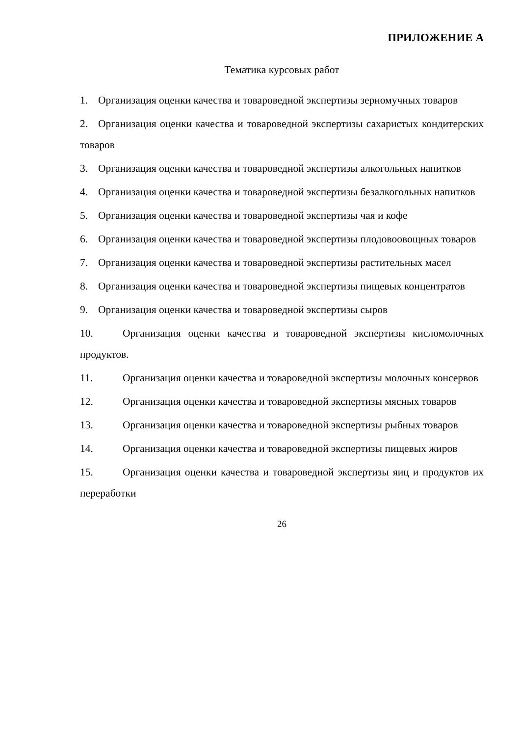ПРИЛОЖЕНИЕ А
Тематика курсовых работ
1. Организация оценки качества и товароведной экспертизы зерномучных товаров
2. Организация оценки качества и товароведной экспертизы сахаристых кондитерских товаров
3. Организация оценки качества и товароведной экспертизы алкогольных напитков
4. Организация оценки качества и товароведной экспертизы безалкогольных напитков
5. Организация оценки качества и товароведной экспертизы чая и кофе
6. Организация оценки качества и товароведной экспертизы плодовоовощных товаров
7. Организация оценки качества и товароведной экспертизы растительных масел
8. Организация оценки качества и товароведной экспертизы пищевых концентратов
9. Организация оценки качества и товароведной экспертизы сыров
10. Организация оценки качества и товароведной экспертизы кисломолочных продуктов.
11. Организация оценки качества и товароведной экспертизы молочных консервов
12. Организация оценки качества и товароведной экспертизы мясных товаров
13. Организация оценки качества и товароведной экспертизы рыбных товаров
14. Организация оценки качества и товароведной экспертизы пищевых жиров
15. Организация оценки качества и товароведной экспертизы яиц и продуктов их переработки
26